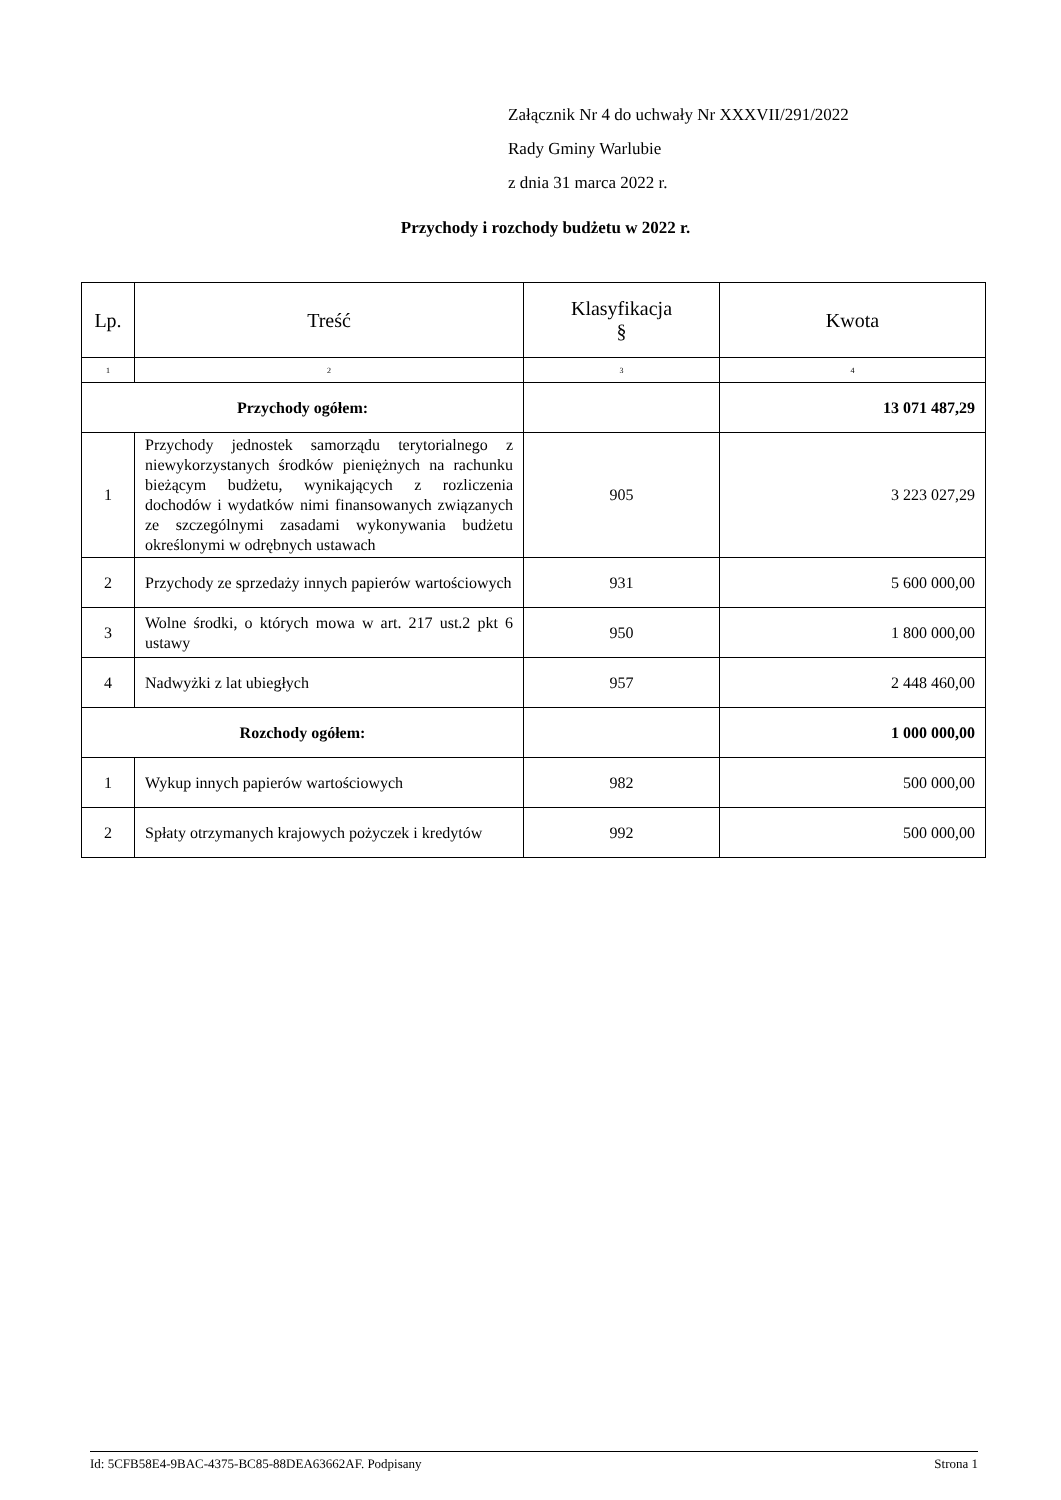Załącznik Nr 4 do uchwały Nr XXXVII/291/2022
Rady Gminy Warlubie
z dnia 31 marca 2022 r.
Przychody i rozchody budżetu w 2022 r.
| Lp. | Treść | Klasyfikacja § | Kwota |
| --- | --- | --- | --- |
| 1 | 2 | 3 | 4 |
| Przychody ogółem: | | | 13 071 487,29 |
| 1 | Przychody jednostek samorządu terytorialnego z niewykorzystanych środków pieniężnych na rachunku bieżącym budżetu, wynikających z rozliczenia dochodów i wydatków nimi finansowanych związanych ze szczególnymi zasadami wykonywania budżetu określonymi w odrębnych ustawach | 905 | 3 223 027,29 |
| 2 | Przychody ze sprzedaży innych papierów wartościowych | 931 | 5 600 000,00 |
| 3 | Wolne środki, o których mowa w art. 217 ust.2 pkt 6 ustawy | 950 | 1 800 000,00 |
| 4 | Nadwyżki z lat ubiegłych | 957 | 2 448 460,00 |
| Rozchody ogółem: | | | 1 000 000,00 |
| 1 | Wykup innych papierów wartościowych | 982 | 500 000,00 |
| 2 | Spłaty otrzymanych krajowych pożyczek i kredytów | 992 | 500 000,00 |
Id: 5CFB58E4-9BAC-4375-BC85-88DEA63662AF. Podpisany Strona 1